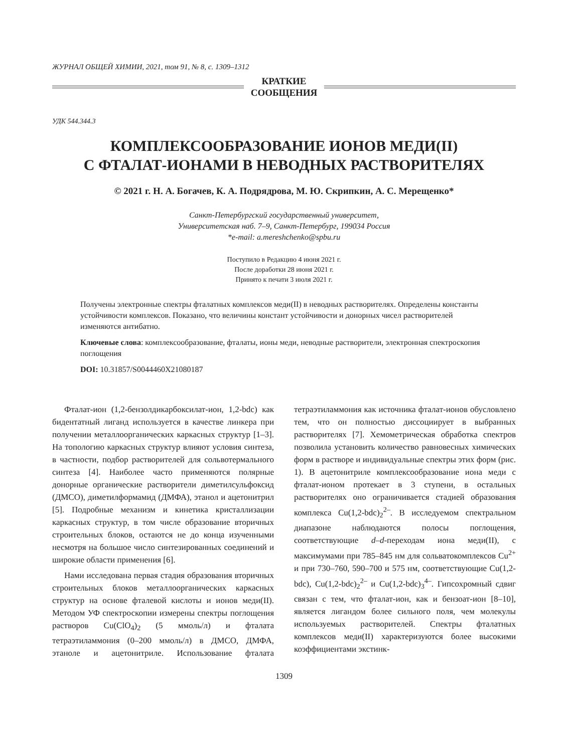ЖУРНАЛ ОБЩЕЙ ХИМИИ, 2021, том 91, № 8, с. 1309–1312
КРАТКИЕ
СООБЩЕНИЯ
УДК 544.344.3
КОМПЛЕКСООБРАЗОВАНИЕ ИОНОВ МЕДИ(II)
С ФТАЛАТ-ИОНАМИ В НЕВОДНЫХ РАСТВОРИТЕЛЯХ
© 2021 г. Н. А. Богачев, К. А. Подрядрова, М. Ю. Скрипкин, А. С. Мерещенко*
Санкт-Петербургский государственный университет,
Университетская наб. 7–9, Санкт-Петербург, 199034 Россия
*e-mail: a.mereshchenko@spbu.ru
Поступило в Редакцию 4 июня 2021 г.
После доработки 28 июня 2021 г.
Принято к печати 3 июля 2021 г.
Получены электронные спектры фталатных комплексов меди(II) в неводных растворителях. Определены константы устойчивости комплексов. Показано, что величины констант устойчивости и донорных чисел растворителей изменяются антибатно.
Ключевые слова: комплексообразование, фталаты, ионы меди, неводные растворители, электронная спектроскопия поглощения
DOI: 10.31857/S0044460X21080187
Фталат-ион (1,2-бензолдикарбоксилат-ион, 1,2-bdc) как бидентатный лиганд используется в качестве линкера при получении металлоорганических каркасных структур [1–3]. На топологию каркасных структур влияют условия синтеза, в частности, подбор растворителей для сольвотермального синтеза [4]. Наиболее часто применяются полярные донорные органические растворители диметилсульфоксид (ДМСО), диметилформамид (ДМФА), этанол и ацетонитрил [5]. Подробные механизм и кинетика кристаллизации каркасных структур, в том числе образование вторичных строительных блоков, остаются не до конца изученными несмотря на большое число синтезированных соединений и широкие области применения [6].
Нами исследована первая стадия образования вторичных строительных блоков металлоорганических каркасных структур на основе фталевой кислоты и ионов меди(II). Методом УФ спектроскопии измерены спектры поглощения растворов Cu(ClO<sub>4</sub>)<sub>2</sub> (5 ммоль/л) и фталата тетраэтиламмония (0–200 ммоль/л) в ДМСО, ДМФА, этаноле и ацетонитриле. Использование фталата тетраэтиламмония как источника фталат-ионов обусловлено тем, что он полностью диссоциирует в выбранных растворителях [7]. Хемометрическая обработка спектров позволила установить количество равновесных химических форм в растворе и индивидуальные спектры этих форм (рис. 1). В ацетонитриле комплексообразование иона меди с фталат-ионом протекает в 3 ступени, в остальных растворителях оно ограничивается стадией образования комплекса Cu(1,2-bdc)<sub>2</sub><sup>2–</sup>. В исследуемом спектральном диапазоне наблюдаются полосы поглощения, соответствующие d–d-переходам иона меди(II), с максимумами при 785–845 нм для сольватокомплексов Cu<sup>2+</sup> и при 730–760, 590–700 и 575 нм, соответствующие Cu(1,2-bdc), Cu(1,2-bdc)<sub>2</sub><sup>2–</sup> и Cu(1,2-bdc)<sub>3</sub><sup>4–</sup>. Гипсохромный сдвиг связан с тем, что фталат-ион, как и бензоат-ион [8–10], является лигандом более сильного поля, чем молекулы используемых растворителей. Спектры фталатных комплексов меди(II) характеризуются более высокими коэффициентами экстинк-
1309